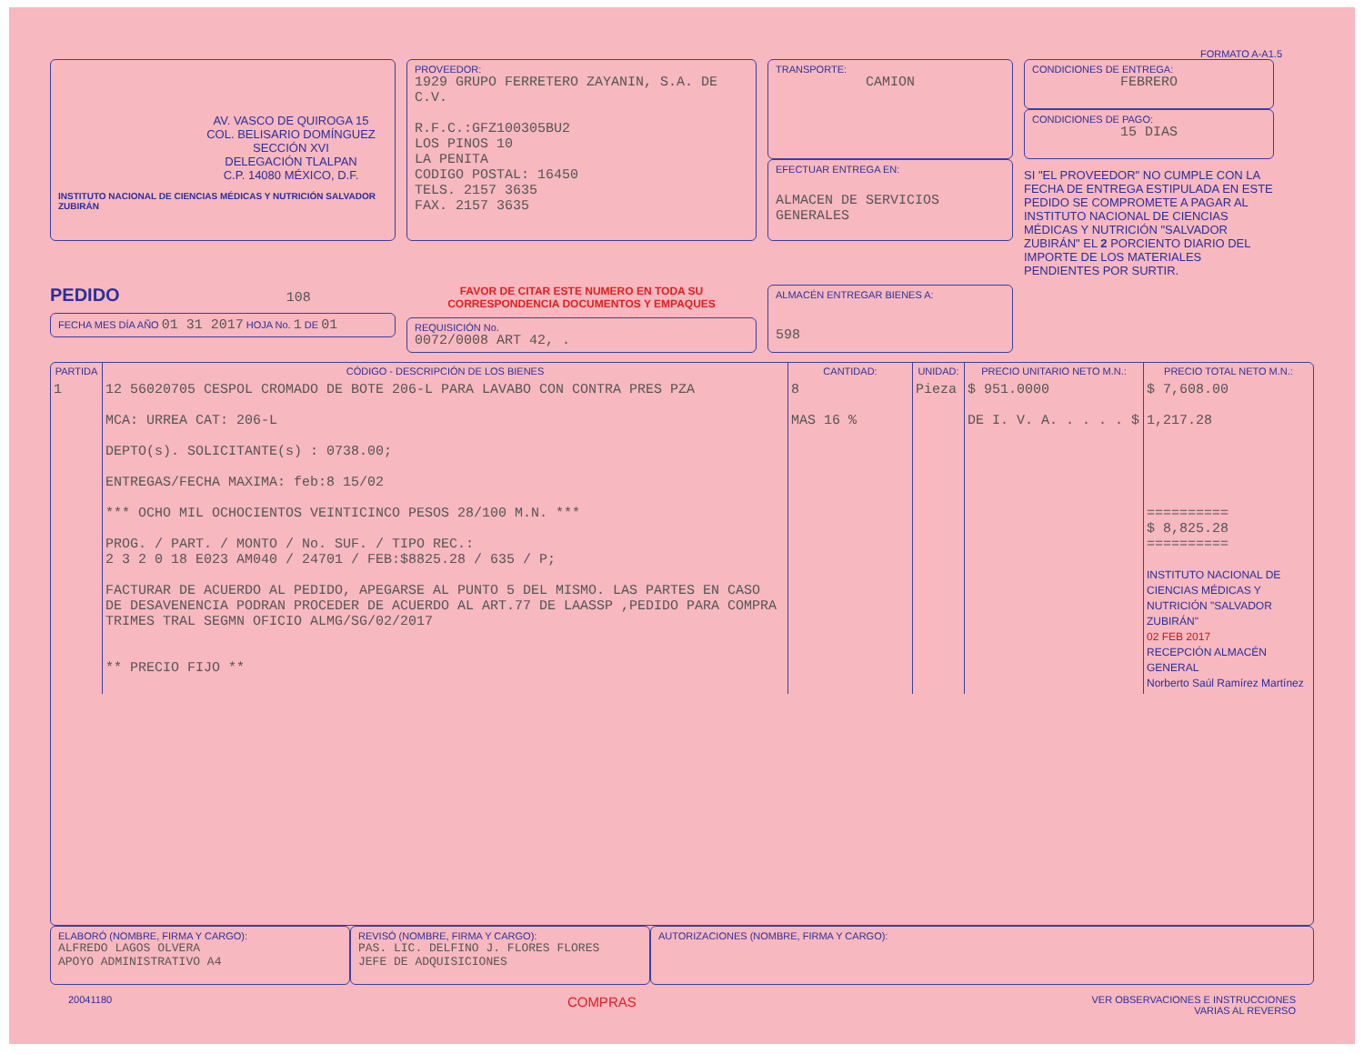FORMATO A-A1.5
AV. VASCO DE QUIROGA 15
COL. BELISARIO DOMÍNGUEZ
SECCIÓN XVI
DELEGACIÓN TLALPAN
C.P. 14080 MÉXICO, D.F.
INSTITUTO NACIONAL DE CIENCIAS MÉDICAS Y NUTRICIÓN SALVADOR ZUBIRÁN
PROVEEDOR:
1929 GRUPO FERRETERO ZAYANIN, S.A. DE C.V.
R.F.C.:GFZ100305BU2
LOS PINOS 10
LA PENITA
CODIGO POSTAL: 16450
TELS. 2157 3635
FAX. 2157 3635
TRANSPORTE:
CAMION
EFECTUAR ENTREGA EN:
ALMACEN DE SERVICIOS GENERALES
CONDICIONES DE ENTREGA:
FEBRERO
CONDICIONES DE PAGO:
15 DIAS
SI "EL PROVEEDOR" NO CUMPLE CON LA FECHA DE ENTREGA ESTIPULADA EN ESTE PEDIDO SE COMPROMETE A PAGAR AL INSTITUTO NACIONAL DE CIENCIAS MÉDICAS Y NUTRICIÓN "SALVADOR ZUBIRÁN" EL 2 PORCIENTO DIARIO DEL IMPORTE DE LOS MATERIALES PENDIENTES POR SURTIR.
PEDIDO 108
FECHA MES DÍA AÑO 01 31 2017 HOJA No. 1 DE 01
FAVOR DE CITAR ESTE NUMERO EN TODA SU CORRESPONDENCIA DOCUMENTOS Y EMPAQUES
REQUISICIÓN No.
0072/0008 ART 42, .
ALMACÉN ENTREGAR BIENES A:
598
| PARTIDA | CÓDIGO - DESCRIPCIÓN DE LOS BIENES | CANTIDAD: | UNIDAD: | PRECIO UNITARIO NETO M.N.: | PRECIO TOTAL NETO M.N.: |
| --- | --- | --- | --- | --- | --- |
| 1 | 12 56020705 CESPOL CROMADO DE BOTE 206-L PARA LAVABO CON CONTRA PRES PZA MCA: URREA CAT: 206-L DEPTO(s). SOLICITANTE(s) : 0738.00; ENTREGAS/FECHA MAXIMA: feb:8 15/02 *** OCHO MIL OCHOCIENTOS VEINTICINCO PESOS 28/100 M.N. *** PROG. / PART. / MONTO / No. SUF. / TIPO REC.: 2 3 2 0 18 E023 AM040 / 24701 / FEB:$8825.28 / 635 / P; FACTURAR DE ACUERDO AL PEDIDO, APEGARSE AL PUNTO 5 DEL MISMO. LAS PARTES EN CASO DE DESAVENENCIA PODRAN PROCEDER DE ACUERDO AL ART.77 DE LAASSP ,PEDIDO PARA COMPRA TRIMES TRAL SEGMN OFICIO ALMG/SG/02/2017 ** PRECIO FIJO ** | 8 MAS 16 % | Pieza | $ 951.0000 DE I. V. A. . . . . $ | $ 7,608.00 1,217.28 ========== $ 8,825.28 ========== INSTITUTO NACIONAL DE CIENCIAS MÉDICAS Y NUTRICIÓN "SALVADOR ZUBIRÁN" 02 FEB 2017 RECEPCIÓN ALMACÉN GENERAL Norberto Saúl Ramírez Martínez |
ELABORÓ (NOMBRE, FIRMA Y CARGO):
ALFREDO LAGOS OLVERA
APOYO ADMINISTRATIVO A4
REVISÓ (NOMBRE, FIRMA Y CARGO):
PAS. LIC. DELFINO J. FLORES FLORES
JEFE DE ADQUISICIONES
AUTORIZACIONES (NOMBRE, FIRMA Y CARGO):
20041180 COMPRAS VER OBSERVACIONES E INSTRUCCIONES
VARIAS AL REVERSO